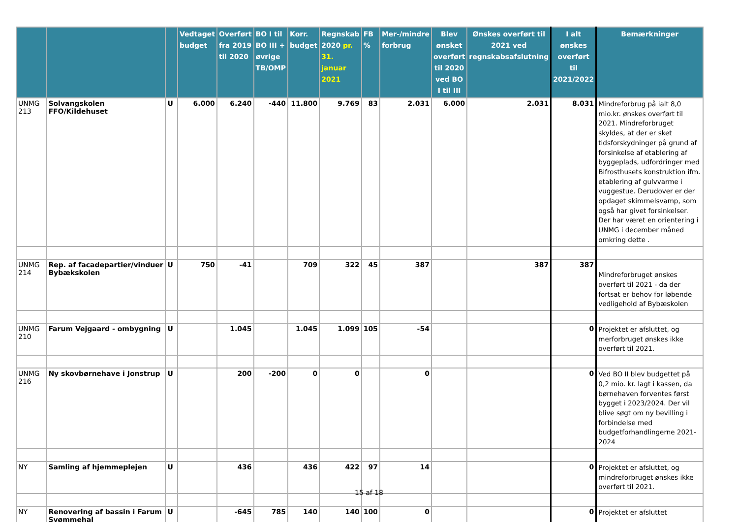| | | | Vedtaget budget | Overført fra 2019 til 2020 | BO I til BO III + øvrige TB/OMP | Korr. budget | Regnskab 2020 pr. 31. januar 2021 | FB % | Mer-/mindre forbrug | Blev ønsket overført til 2020 ved BO I til III | Ønskes overført til 2021 ved regnskabsafslutning | I alt ønskes overført til 2021/2022 | Bemærkninger |
| --- | --- | --- | --- | --- | --- | --- | --- | --- | --- | --- | --- | --- | --- |
| UNMG 213 | Solvangskolen FFO/Kildehuset | U | 6.000 | 6.240 | -440 | 11.800 | 9.769 | 83 | 2.031 | 6.000 | 2.031 | 8.031 | Mindreforbrug på ialt 8,0 mio.kr. ønskes overført til 2021. Mindreforbruget skyldes, at der er sket tidsforskydninger på grund af forsinkelse af etablering af byggeplads, udfordringer med Bifrosthusets konstruktion ifm. etablering af gulvvarme i vuggestue. Derudover er der opdaget skimmelsvamp, som også har givet forsinkelser. Der har været en orientering i UNMG i december måned omkring dette . |
| UNMG 214 | Rep. af facadepartier/vinduer Bybækskolen | U | 750 | -41 | | 709 | 322 | 45 | 387 | | 387 | 387 | Mindreforbruget ønskes overført til 2021 - da der fortsat er behov for løbende vedligehold af Bybæskolen |
| UNMG 210 | Farum Vejgaard - ombygning | U | | 1.045 | | 1.045 | 1.099 | 105 | -54 | | | 0 | Projektet er afsluttet, og merforbruget ønskes ikke overført til 2021. |
| UNMG 216 | Ny skovbørnehave i Jonstrup | U | | 200 | -200 | 0 | 0 | | 0 | | | 0 | Ved BO II blev budgettet på 0,2 mio. kr. lagt i kassen, da børnehaven forventes først bygget i 2023/2024. Der vil blive søgt om ny bevilling i forbindelse med budgetforhandlingerne 2021-2024 |
| NY | Samling af hjemmeplejen | U | | 436 | | 436 | 422 | 97 | 14 | | | 0 | Projektet er afsluttet, og mindreforbruget ønskes ikke overført til 2021. |
| NY | Renovering af bassin i Farum Svømmehal | U | | -645 | 785 | 140 | 140 | 100 | 0 | | | 0 | Projektet er afsluttet |
15 af 18